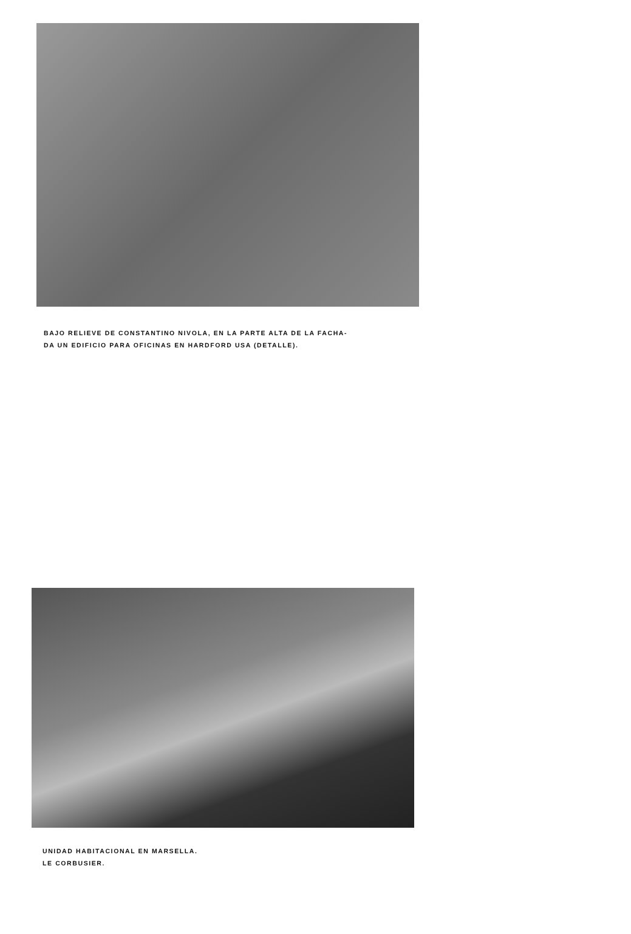BAJO RELIEVE DE CONSTANTINO NIVOLA, EN LA PARTE ALTA DE LA FACHA-
DA UN EDIFICIO PARA OFICINAS EN HARDFORD USA (DETALLE).
UNIDAD HABITACIONAL EN MARSELLA.
LE CORBUSIER.